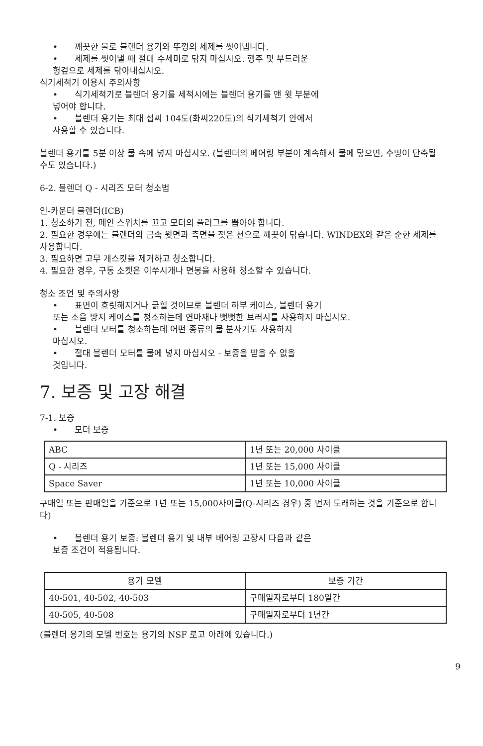• 깨끗한 물로 블렌더 용기와 뚜껑의 세제를 씻어냅니다.
• 세제를 씻어낼 때 절대 수세미로 닦지 마십시오. 행주 및 부드러운
헝겊으로 세제를 닦아내십시오.
식기세척기 이용시 주의사항
• 식기세척기로 블렌더 용기를 세척시에는 블렌더 용기를 맨 윗 부분에
넣어야 합니다.
• 블렌더 용기는 최대 섭씨 104도(화씨220도)의 식기세척기 안에서
사용할 수 있습니다.
블렌더 용기를 5분 이상 물 속에 넣지 마십시오. (블렌더의 베어링 부분이 계속해서 물에 닿으면, 수명이 단축될 수도 있습니다.)
6-2. 블렌더 Q - 시리즈 모터 청소법
인-카운터 블렌더(ICB)
1. 청소하기 전, 메인 스위치를 끄고 모터의 플러그를 뽑아야 합니다.
2. 필요한 경우에는 블렌더의 금속 윗면과 측면을 젖은 천으로 깨끗이 닦습니다. WINDEX와 같은 순한 세제를 사용합니다.
3. 필요하면 고무 개스킷을 제거하고 청소합니다.
4. 필요한 경우, 구동 소켓은 이쑤시개나 면봉을 사용해 청소할 수 있습니다.
청소 조언 및 주의사항
• 표면이 흐릿해지거나 긁힐 것이므로 블렌더 하부 케이스, 블렌더 용기
또는 소음 방지 케이스를 청소하는데 연마재나 뻣뻣한 브러시를 사용하지 마십시오.
• 블렌더 모터를 청소하는데 어떤 종류의 물 분사기도 사용하지
마십시오.
• 절대 블렌더 모터를 물에 넣지 마십시오 - 보증을 받을 수 없을
것입니다.
7. 보증 및 고장 해결
7-1. 보증
• 모터 보증
| ABC | 1년 또는 20,000 사이클 |
| Q - 시리즈 | 1년 또는 15,000 사이클 |
| Space Saver | 1년 또는 10,000 사이클 |
구매일 또는 판매일을 기준으로 1년 또는 15,000사이클(Q-시리즈 경우) 중 먼저 도래하는 것을 기준으로 합니다)
• 블렌더 용기 보증: 블렌더 용기 및 내부 베어링 고장시 다음과 같은
보증 조건이 적용됩니다.
| 용기 모델 | 보증 기간 |
| --- | --- |
| 40-501, 40-502, 40-503 | 구매일자로부터 180일간 |
| 40-505, 40-508 | 구매일자로부터 1년간 |
(블렌더 용기의 모델 번호는 용기의 NSF 로고 아래에 있습니다.)
9